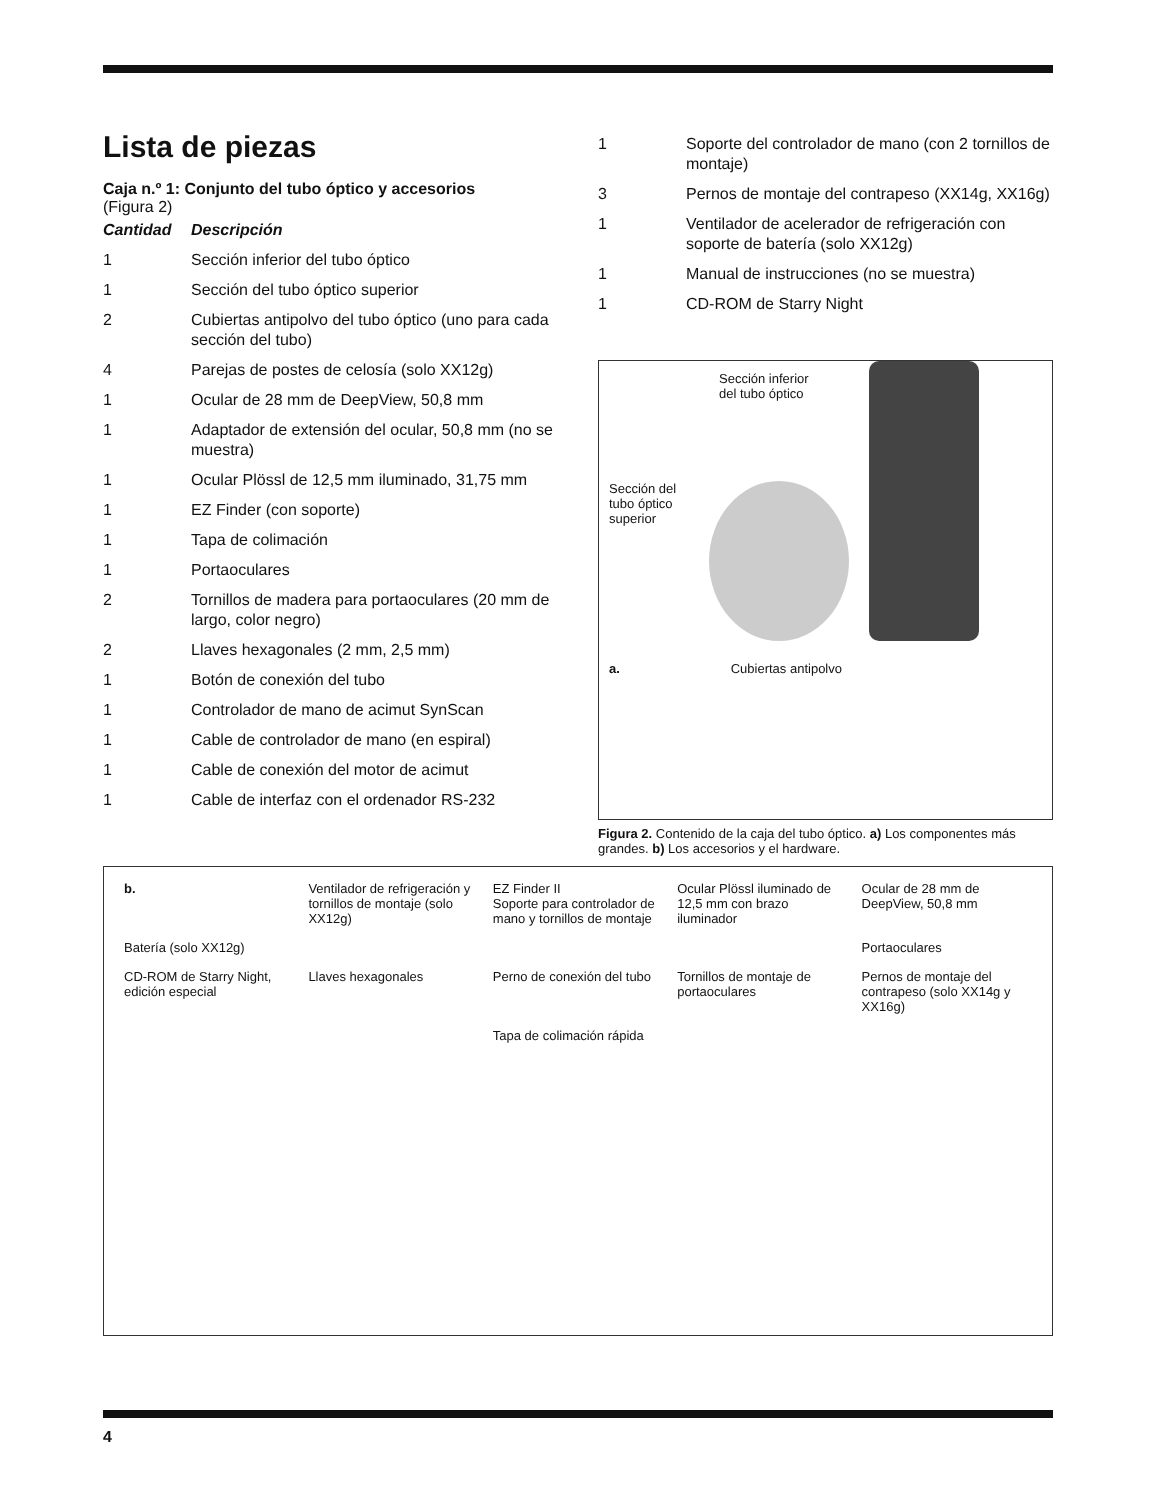Lista de piezas
Caja n.º 1: Conjunto del tubo óptico y accesorios
(Figura 2)
| Cantidad | Descripción |
| --- | --- |
| 1 | Sección inferior del tubo óptico |
| 1 | Sección del tubo óptico superior |
| 2 | Cubiertas antipolvo del tubo óptico (uno para cada sección del tubo) |
| 4 | Parejas de postes de celosía (solo XX12g) |
| 1 | Ocular de 28 mm de DeepView, 50,8 mm |
| 1 | Adaptador de extensión del ocular, 50,8 mm (no se muestra) |
| 1 | Ocular Plössl de 12,5 mm iluminado, 31,75 mm |
| 1 | EZ Finder (con soporte) |
| 1 | Tapa de colimación |
| 1 | Portaoculares |
| 2 | Tornillos de madera para portaoculares (20 mm de largo, color negro) |
| 2 | Llaves hexagonales (2 mm, 2,5 mm) |
| 1 | Botón de conexión del tubo |
| 1 | Controlador de mano de acimut SynScan |
| 1 | Cable de controlador de mano (en espiral) |
| 1 | Cable de conexión del motor de acimut |
| 1 | Cable de interfaz con el ordenador RS-232 |
| 1 | Soporte del controlador de mano (con 2 tornillos de montaje) |
| 3 | Pernos de montaje del contrapeso (XX14g, XX16g) |
| 1 | Ventilador de acelerador de refrigeración con soporte de batería (solo XX12g) |
| 1 | Manual de instrucciones (no se muestra) |
| 1 | CD-ROM de Starry Night |
Sección inferior del tubo óptico
Sección del tubo óptico superior
a. Cubiertas antipolvo
Figura 2. Contenido de la caja del tubo óptico. a) Los componentes más grandes. b) Los accesorios y el hardware.
b.
Ventilador de refrigeración y tornillos de montaje (solo XX12g)
EZ Finder II
Soporte para controlador de mano y tornillos de montaje
Ocular Plössl iluminado de 12,5 mm con brazo iluminador
Ocular de 28 mm de DeepView, 50,8 mm
Batería (solo XX12g)
Portaoculares
CD-ROM de Starry Night, edición especial
Llaves hexagonales
Perno de conexión del tubo
Tornillos de montaje de portaoculares
Pernos de montaje del contrapeso (solo XX14g y XX16g)
Tapa de colimación rápida
4